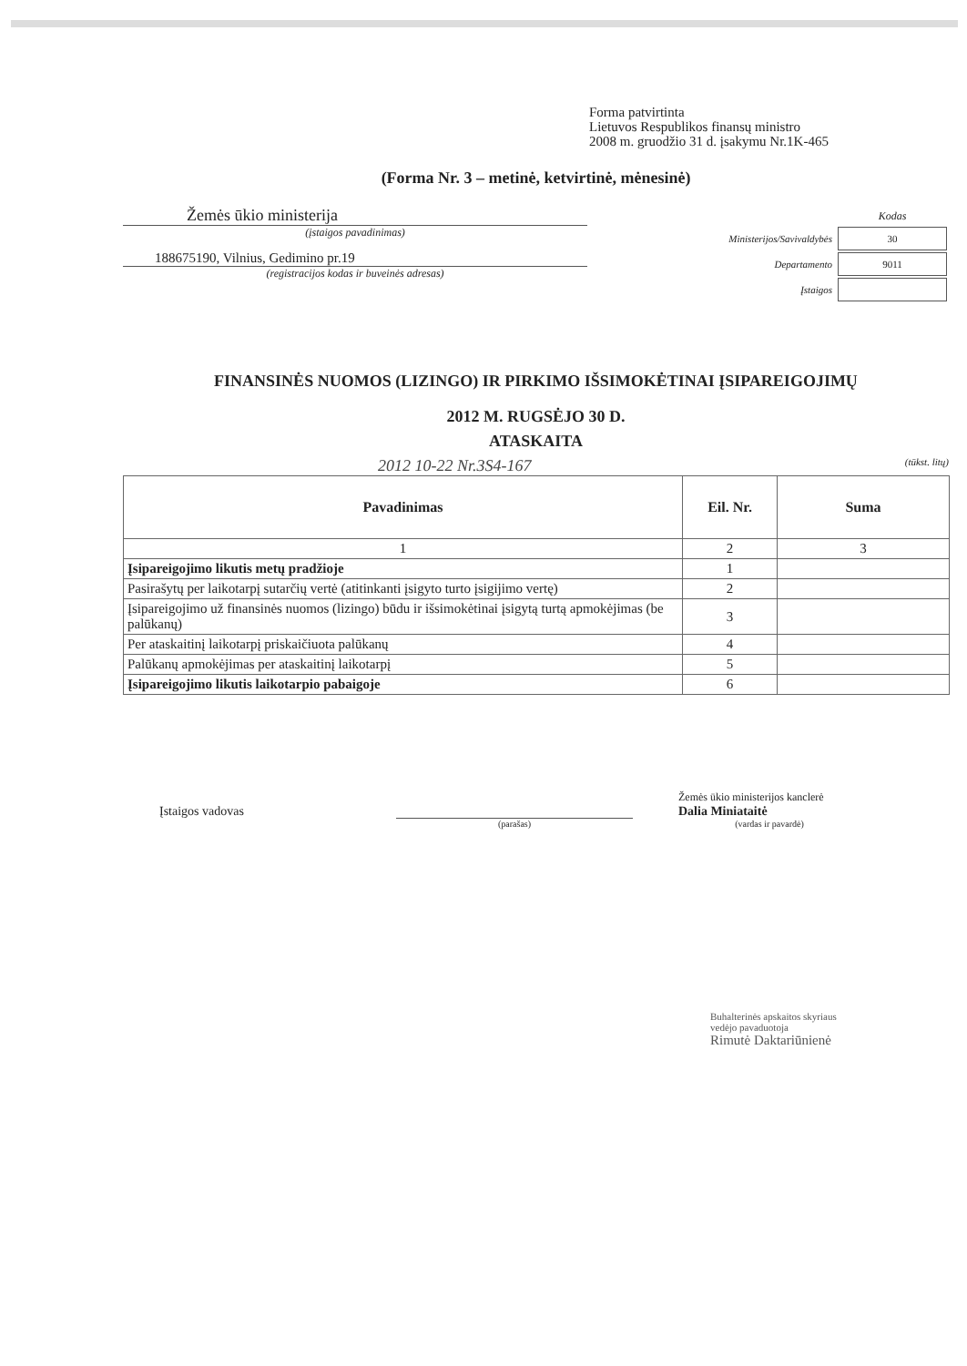Forma patvirtinta
Lietuvos Respublikos finansų ministro
2008 m. gruodžio 31 d. įsakymu Nr.1K-465
(Forma Nr. 3 – metinė, ketvirtinė, mėnesinė)
Žemės ūkio ministerija
(įstaigos pavadinimas)
188675190, Vilnius, Gedimino pr.19
(registracijos kodas ir buveinės adresas)
| | Kodas |
| Ministerijos/Savivaldybės | 30 |
| Departamento | 9011 |
| Įstaigos | |
FINANSINĖS NUOMOS (LIZINGO) IR PIRKIMO IŠSIMOKĖTINAI ĮSIPAREIGOJIMŲ
2012 M. RUGSĖJO 30 D.
ATASKAITA
2012 10-22 Nr.3S4-167 (tūkst. litų)
| Pavadinimas | Eil. Nr. | Suma |
| --- | --- | --- |
| 1 | 2 | 3 |
| Įsipareigojimo likutis metų pradžioje | 1 | |
| Pasirašytų per laikotarpį sutarčių vertė (atitinkanti įsigyto turto įsigijimo vertę) | 2 | |
| Įsipareigojimo už finansinės nuomos (lizingo) būdu ir išsimokėtinai įsigytą turtą apmokėjimas (be palūkanų) | 3 | |
| Per ataskaitinį laikotarpį priskaičiuota palūkanų | 4 | |
| Palūkanų apmokėjimas per ataskaitinį laikotarpį | 5 | |
| Įsipareigojimo likutis laikotarpio pabaigoje | 6 | |
Įstaigos vadovas
Žemės ūkio ministerijos kanclerė
Dalia Miniataitė
(parašas) (vardas ir pavardė)
Buhalterinės apskaitos skyriaus
vedėjo pavaduotoja
Rimutė Daktariūnienė